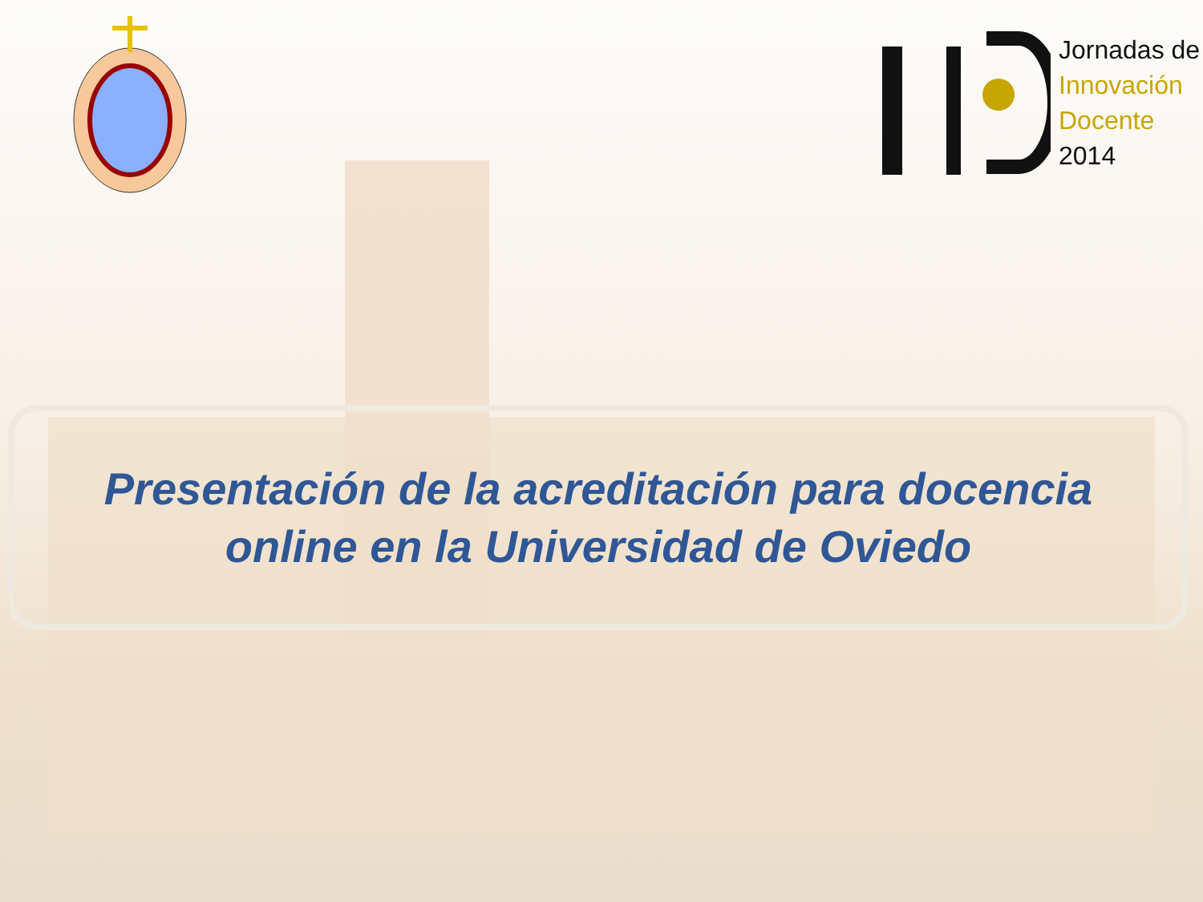Jornadas de
Innovación
Docente
2014
Presentación de la acreditación para docencia
online en la Universidad de Oviedo